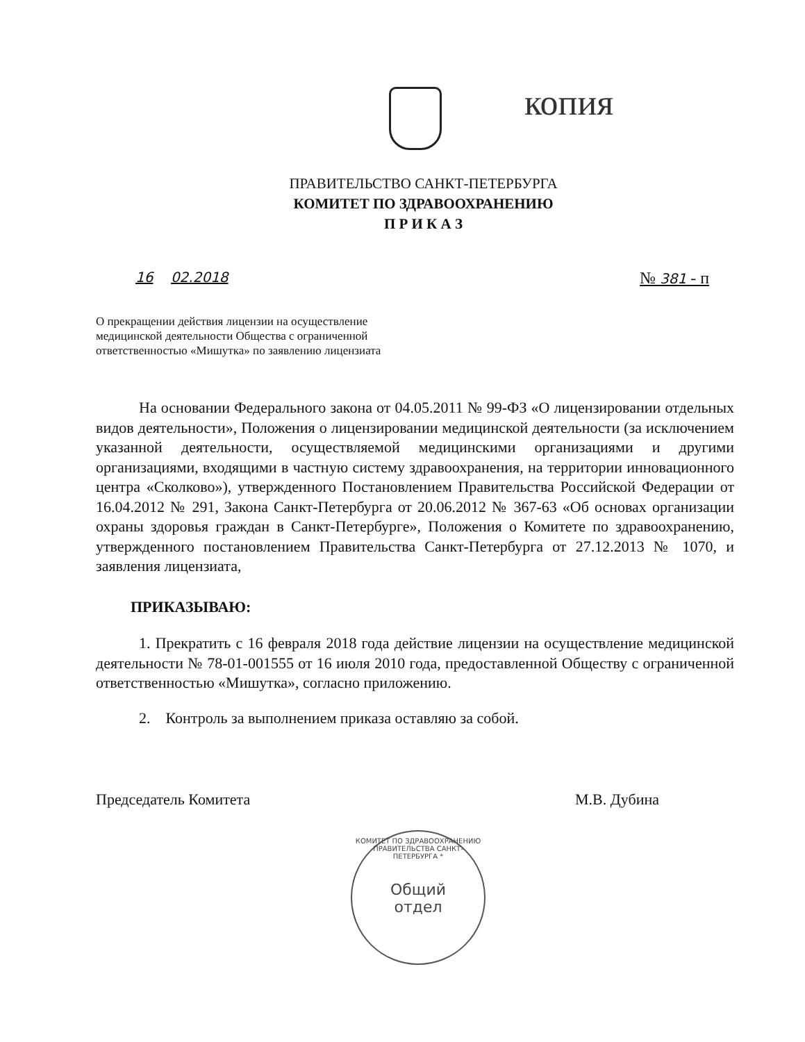копия
ПРАВИТЕЛЬСТВО САНКТ-ПЕТЕРБУРГА
КОМИТЕТ ПО ЗДРАВООХРАНЕНИЮ
П Р И К А З
16 02.2018 № 381 - п
О прекращении действия лицензии на осуществление медицинской деятельности Общества с ограниченной ответственностью «Мишутка» по заявлению лицензиата
На основании Федерального закона от 04.05.2011 № 99-ФЗ «О лицензировании отдельных видов деятельности», Положения о лицензировании медицинской деятельности (за исключением указанной деятельности, осуществляемой медицинскими организациями и другими организациями, входящими в частную систему здравоохранения, на территории инновационного центра «Сколково»), утвержденного Постановлением Правительства Российской Федерации от 16.04.2012 № 291, Закона Санкт-Петербурга от 20.06.2012 № 367-63 «Об основах организации охраны здоровья граждан в Санкт-Петербурге», Положения о Комитете по здравоохранению, утвержденного постановлением Правительства Санкт-Петербурга от 27.12.2013 № 1070, и заявления лицензиата,
ПРИКАЗЫВАЮ:
1. Прекратить с 16 февраля 2018 года действие лицензии на осуществление медицинской деятельности № 78-01-001555 от 16 июля 2010 года, предоставленной Обществу с ограниченной ответственностью «Мишутка», согласно приложению.
2. Контроль за выполнением приказа оставляю за собой.
Председатель Комитета М.В. Дубина
КОМИТЕТ ПО ЗДРАВООХРАНЕНИЮ ПРАВИТЕЛЬСТВА САНКТ-ПЕТЕРБУРГА *
Общий
отдел